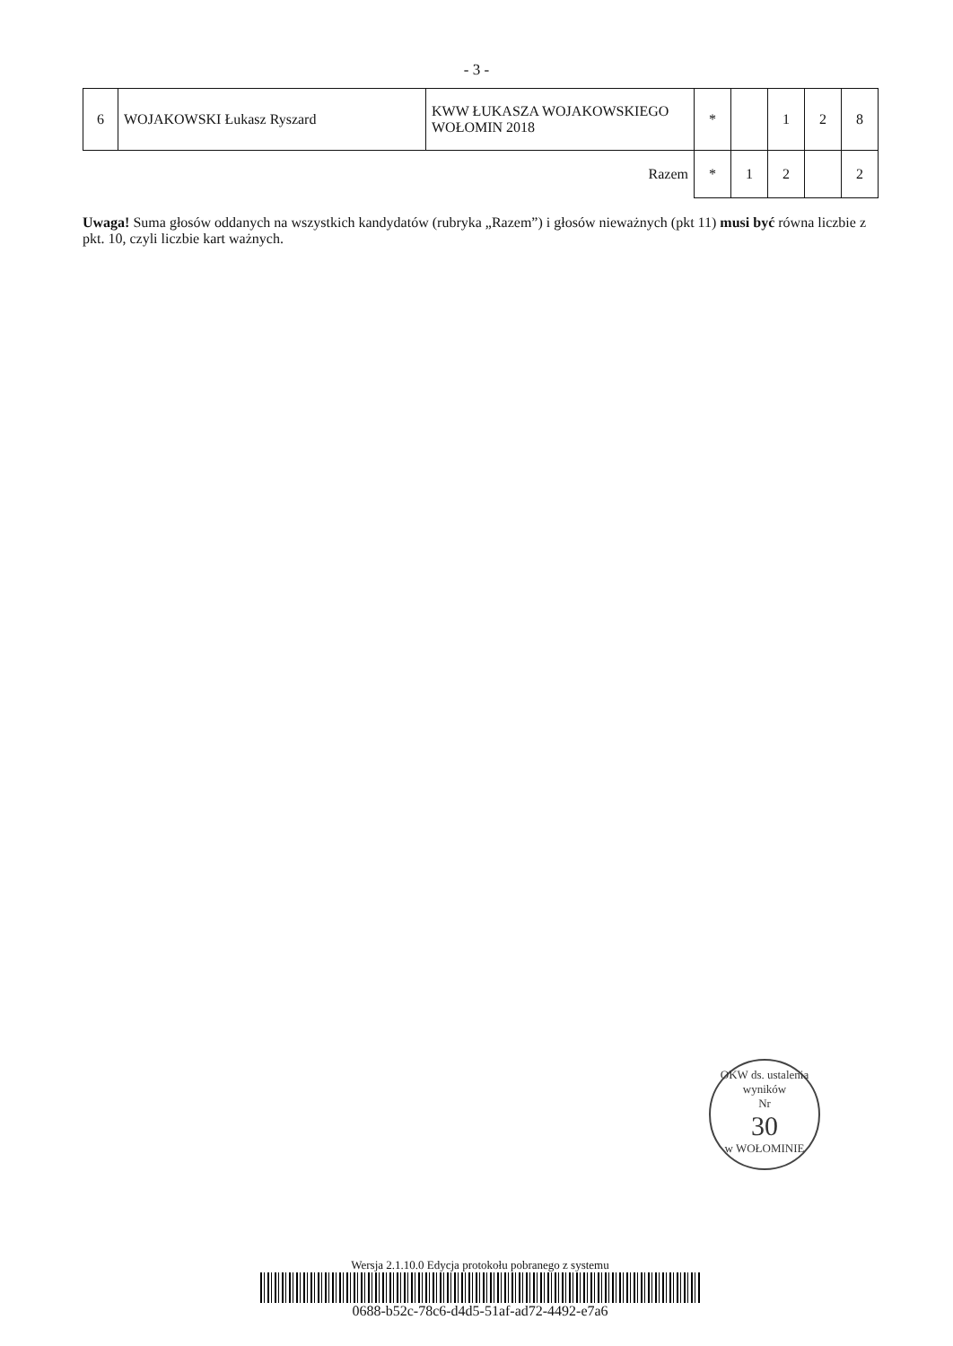- 3 -
| 6 | WOJAKOWSKI Łukasz Ryszard | KWW ŁUKASZA WOJAKOWSKIEGO WOŁOMIN 2018 | * | | 1 | 2 | 8 |
| Razem | | | * | 1 | 2 | | 2 |
Uwaga! Suma głosów oddanych na wszystkich kandydatów (rubryka „Razem”) i głosów nieważnych (pkt 11) musi być równa liczbie z pkt. 10, czyli liczbie kart ważnych.
OKW ds. ustalenia wyników
Nr
30
w WOŁOMINIE
Wersja 2.1.10.0 Edycja protokołu pobranego z systemu
0688-b52c-78c6-d4d5-51af-ad72-4492-e7a6